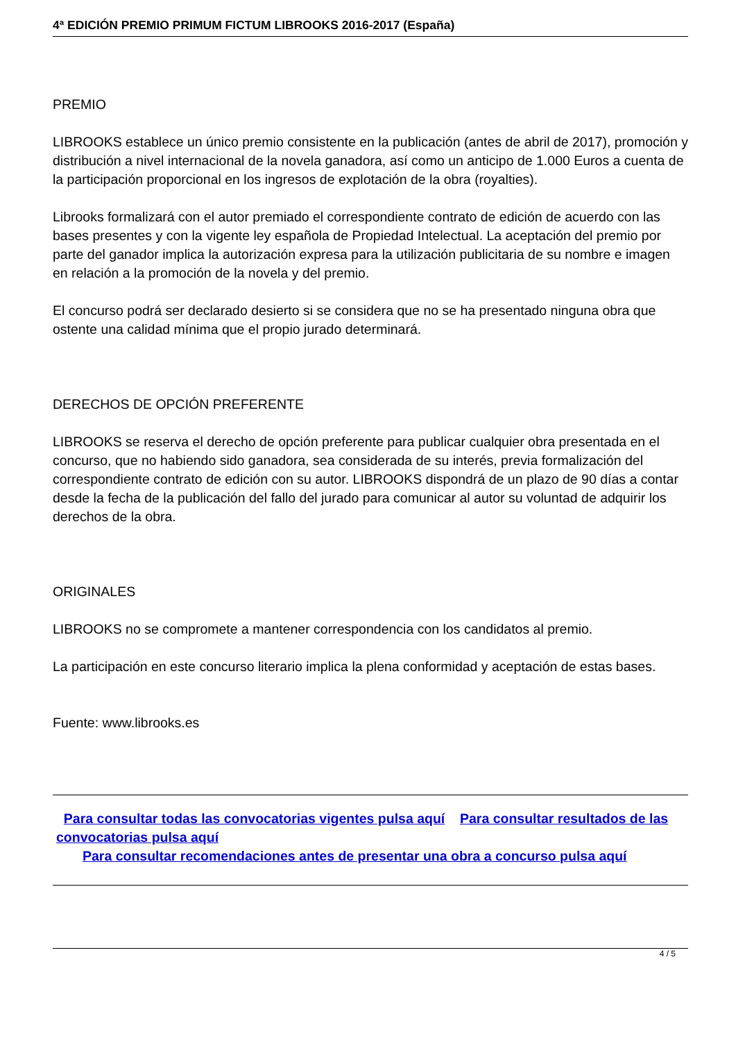4ª EDICIÓN PREMIO PRIMUM FICTUM LIBROOKS 2016-2017 (España)
PREMIO
LIBROOKS establece un único premio consistente en la publicación (antes de abril de 2017), promoción y distribución a nivel internacional de la novela ganadora, así como un anticipo de 1.000 Euros a cuenta de la participación proporcional en los ingresos de explotación de la obra (royalties).
Librooks formalizará con el autor premiado el correspondiente contrato de edición de acuerdo con las bases presentes y con la vigente ley española de Propiedad Intelectual. La aceptación del premio por parte del ganador implica la autorización expresa para la utilización publicitaria de su nombre e imagen en relación a la promoción de la novela y del premio.
El concurso podrá ser declarado desierto si se considera que no se ha presentado ninguna obra que ostente una calidad mínima que el propio jurado determinará.
DERECHOS DE OPCIÓN PREFERENTE
LIBROOKS se reserva el derecho de opción preferente para publicar cualquier obra presentada en el concurso, que no habiendo sido ganadora, sea considerada de su interés, previa formalización del correspondiente contrato de edición con su autor. LIBROOKS dispondrá de un plazo de 90 días a contar desde la fecha de la publicación del fallo del jurado para comunicar al autor su voluntad de adquirir los derechos de la obra.
ORIGINALES
LIBROOKS no se compromete a mantener correspondencia con los candidatos al premio.
La participación en este concurso literario implica la plena conformidad y aceptación de estas bases.
Fuente: www.librooks.es
Para consultar todas las convocatorias vigentes pulsa aquí Para consultar resultados de las convocatorias pulsa aquí
Para consultar recomendaciones antes de presentar una obra a concurso pulsa aquí
4 / 5